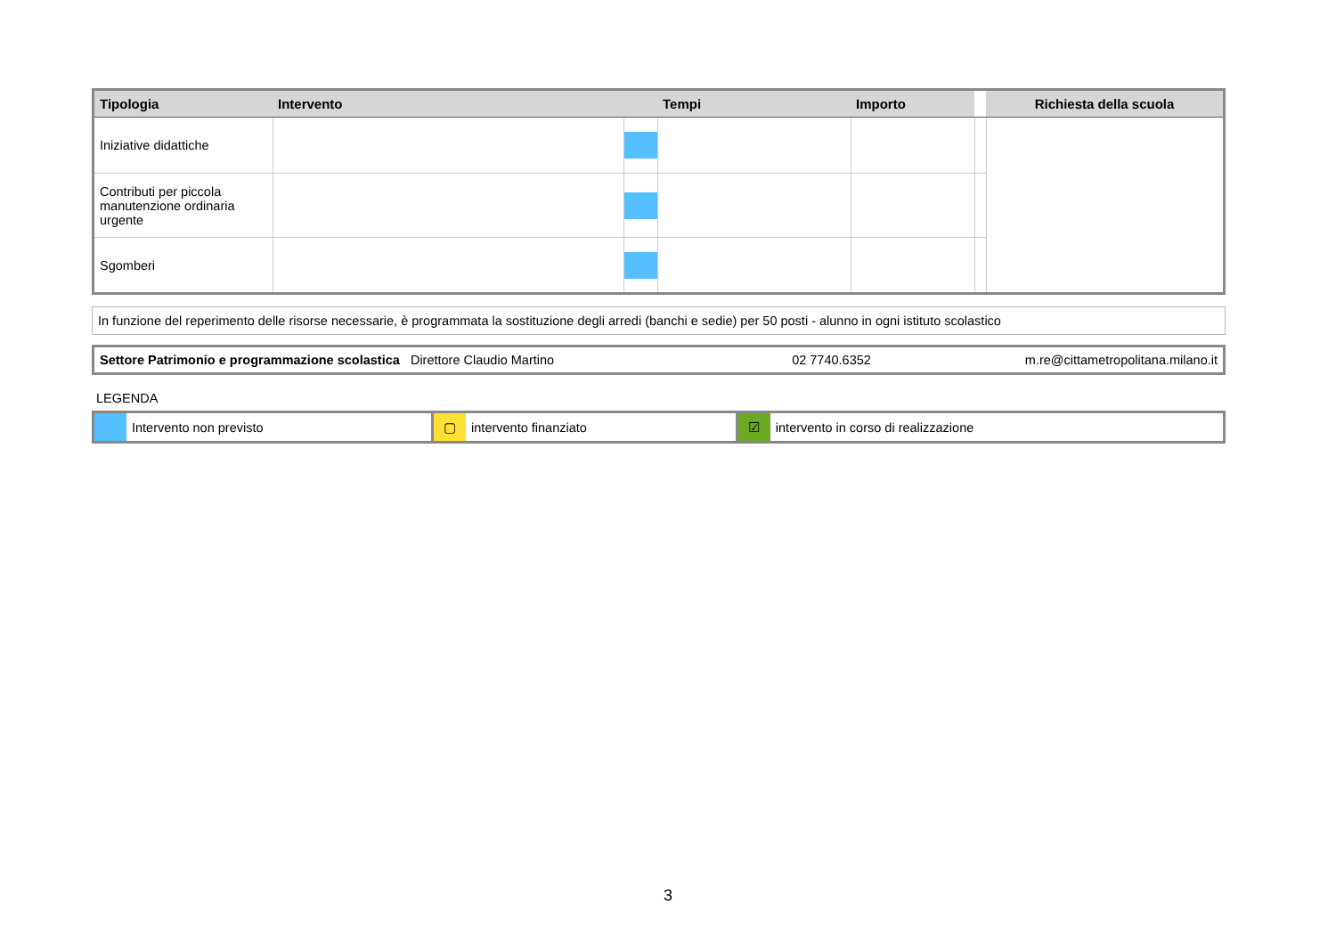| Tipologia | Intervento | | Tempi | Importo | | Richiesta della scuola |
| --- | --- | --- | --- | --- | --- | --- |
| Iniziative didattiche | | | | | | |
| Contributi per piccola manutenzione ordinaria urgente | | | | | | |
| Sgomberi | | | | | | |
In funzione del reperimento delle risorse necessarie, è programmata la sostituzione degli arredi (banchi e sedie) per 50 posti - alunno in ogni istituto scolastico
| Settore Patrimonio e programmazione scolastica Direttore Claudio Martino | 02 7740.6352 | m.re@cittametropolitana.milano.it |
LEGENDA
| | Intervento non previsto | ▢ | intervento finanziato | ☑ | intervento in corso di realizzazione |
3